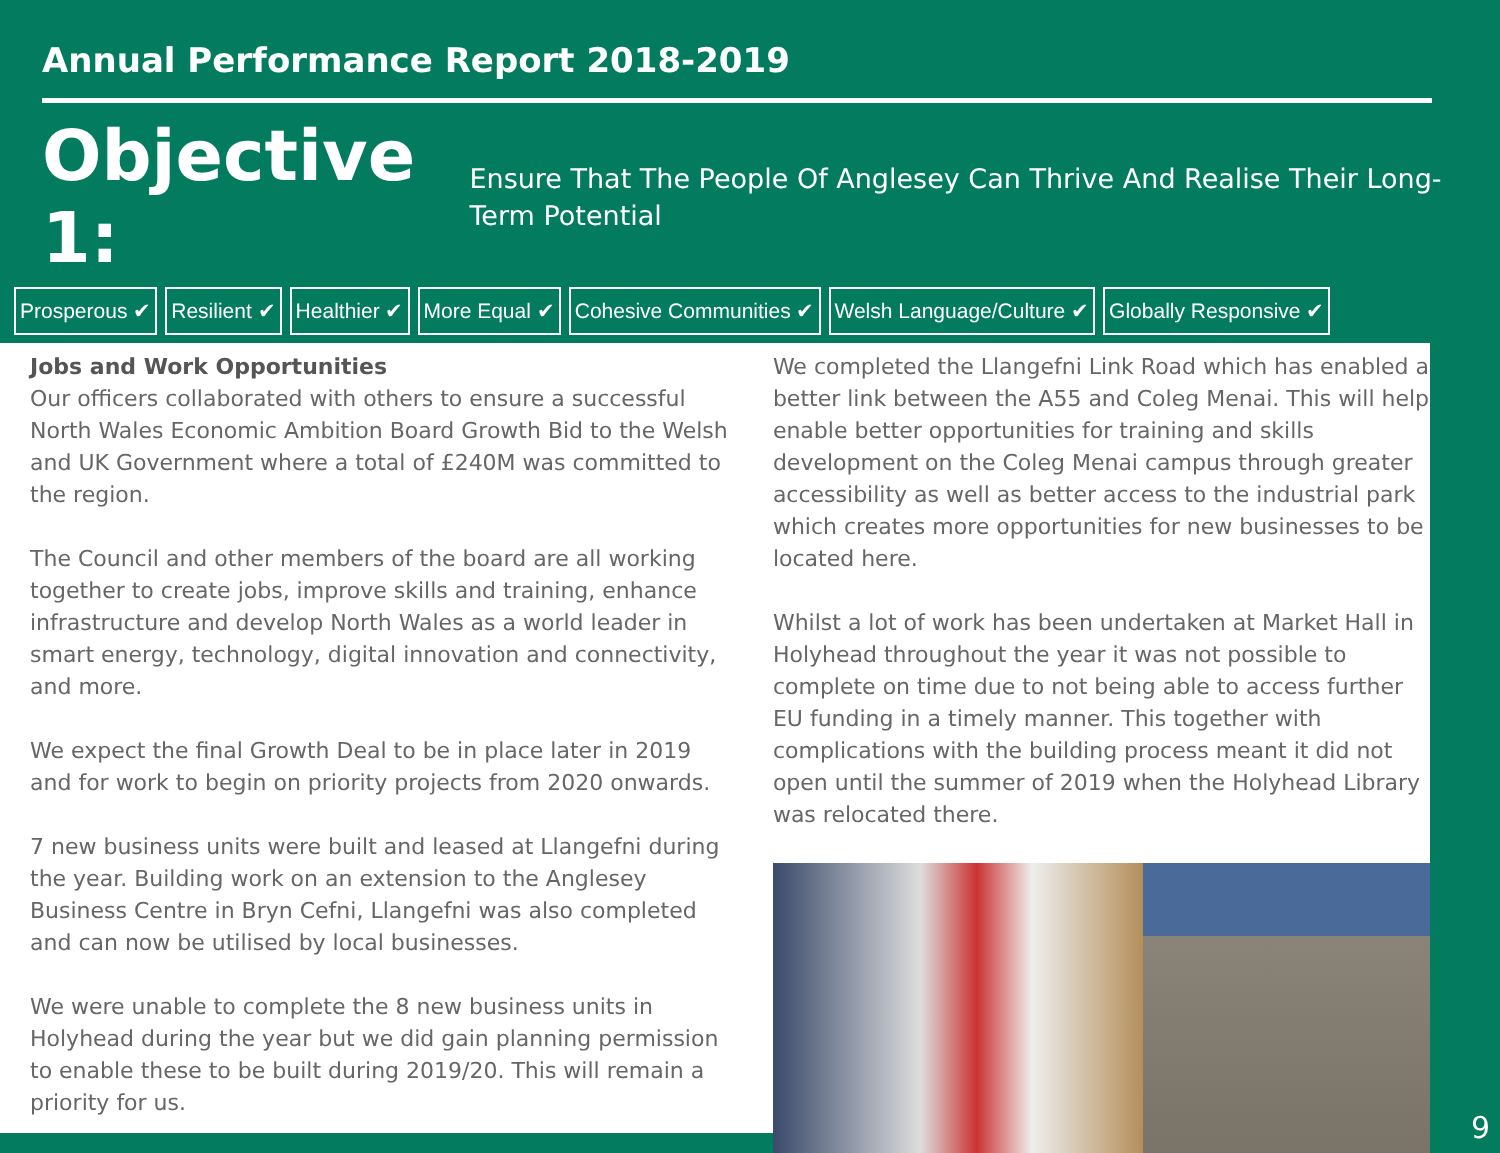Annual Performance Report 2018-2019
Objective 1: Ensure That The People Of Anglesey Can Thrive And Realise Their Long-Term Potential
Prosperous ✔ Resilient ✔ Healthier ✔ More Equal ✔ Cohesive Communities ✔ Welsh Language/Culture ✔ Globally Responsive ✔
Jobs and Work Opportunities
Our officers collaborated with others to ensure a successful North Wales Economic Ambition Board Growth Bid to the Welsh and UK Government where a total of £240M was committed to the region.
The Council and other members of the board are all working together to create jobs, improve skills and training, enhance infrastructure and develop North Wales as a world leader in smart energy, technology, digital innovation and connectivity, and more.
We expect the final Growth Deal to be in place later in 2019 and for work to begin on priority projects from 2020 onwards.
7 new business units were built and leased at Llangefni during the year. Building work on an extension to the Anglesey Business Centre in Bryn Cefni, Llangefni was also completed and can now be utilised by local businesses.
We were unable to complete the 8 new business units in Holyhead during the year but we did gain planning permission to enable these to be built during 2019/20. This will remain a priority for us.
We completed the Llangefni Link Road which has enabled a better link between the A55 and Coleg Menai. This will help enable better opportunities for training and skills development on the Coleg Menai campus through greater accessibility as well as better access to the industrial park which creates more opportunities for new businesses to be located here.
Whilst a lot of work has been undertaken at Market Hall in Holyhead throughout the year it was not possible to complete on time due to not being able to access further EU funding in a timely manner. This together with complications with the building process meant it did not open until the summer of 2019 when the Holyhead Library was relocated there.
9